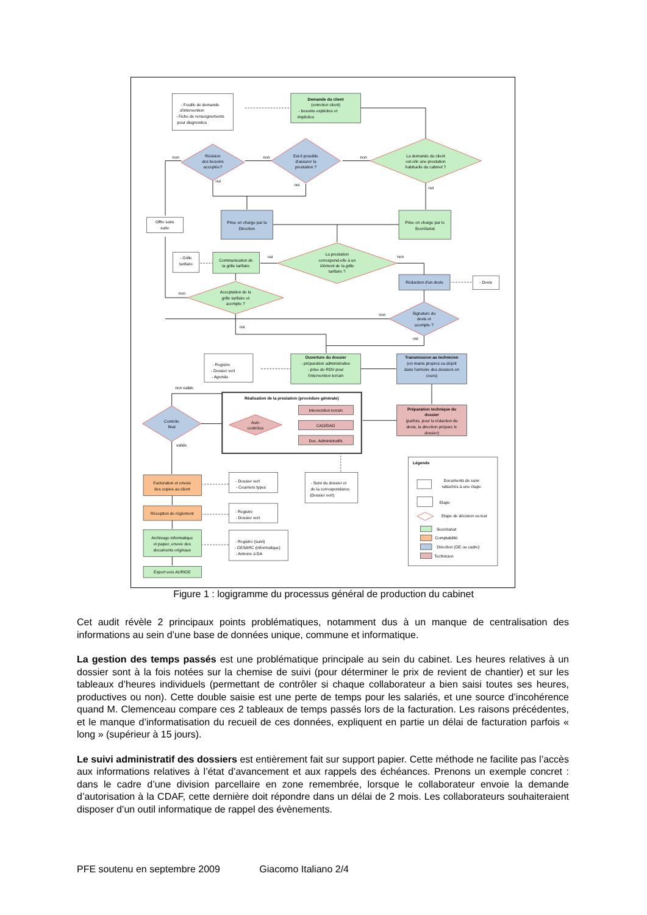- Feuille de demande
d'intervention
- Fiche de renseignements
pour diagnostics
Demande du client
(entretien client)
- besoins explicites et
implicites
La demande du client
est-elle une prestation
habituelle du cabinet ?
Est-il possible
d'assurer la
prestation ?
Révision
des besoins
acceptée?
non
non
non
oui
oui
oui
Offre sans
suite
Prise en charge par la
Direction
Prise en charge par le
Secrétariat
La prestation
correspond-elle à un
élément de la grille
tarifaire ?
oui
non
Communication de
la grille tarifaire
- Grille
tarifaire
Rédaction d'un devis
- Devis
Acceptation de la
grille tarifaire et
acompte ?
non
Signature du
devis et
acompte ?
non
oui
oui
- Registre
- Dossier vert
- Agenda
Ouverture du dossier
- préparation administrative
- prise de RDV pour
l'intervention terrain
Transmission au technicien
(en mains propres ou dépôt
dans l'armoire des dossiers en
cours)
non valide
Réalisation de la prestation (procédure générale)
Intervention terrain
CAO/DAO
Doc. Administratifs
Auto
contrôles
Préparation technique du
dossier
(parfois, pour la rédaction du
devis, la direction prépare le
dossier)
Contrôle
final
valide
Facturation et envoie
des copies au client
Réception de règlement
Archivage informatique
et papier, envoie des
documents originaux
Export vers AURIGE
- Dossier vert
- Courriers types
- Registre
- Dossier vert
- Registre (suivi)
- GESARC (informatique)
- Armoire à DA
- Suivi du dossier et
de la correspondance
(Dossier vert)
Légende
Documents de suivi
rattachés à une étape
Etape
Etape de décision ou test
Secrétariat
Comptabilité
Direction (GE ou cadre)
Technicien
Figure 1 : logigramme du processus général de production du cabinet
Cet audit révèle 2 principaux points problématiques, notamment dus à un manque de centralisation des informations au sein d’une base de données unique, commune et informatique.
La gestion des temps passés est une problématique principale au sein du cabinet. Les heures relatives à un dossier sont à la fois notées sur la chemise de suivi (pour déterminer le prix de revient de chantier) et sur les tableaux d’heures individuels (permettant de contrôler si chaque collaborateur a bien saisi toutes ses heures, productives ou non). Cette double saisie est une perte de temps pour les salariés, et une source d’incohérence quand M. Clemenceau compare ces 2 tableaux de temps passés lors de la facturation. Les raisons précédentes, et le manque d’informatisation du recueil de ces données, expliquent en partie un délai de facturation parfois « long » (supérieur à 15 jours).
Le suivi administratif des dossiers est entièrement fait sur support papier. Cette méthode ne facilite pas l’accès aux informations relatives à l’état d’avancement et aux rappels des échéances. Prenons un exemple concret : dans le cadre d’une division parcellaire en zone remembrée, lorsque le collaborateur envoie la demande d’autorisation à la CDAF, cette dernière doit répondre dans un délai de 2 mois. Les collaborateurs souhaiteraient disposer d’un outil informatique de rappel des évènements.
PFE soutenu en septembre 2009 Giacomo Italiano 2/4